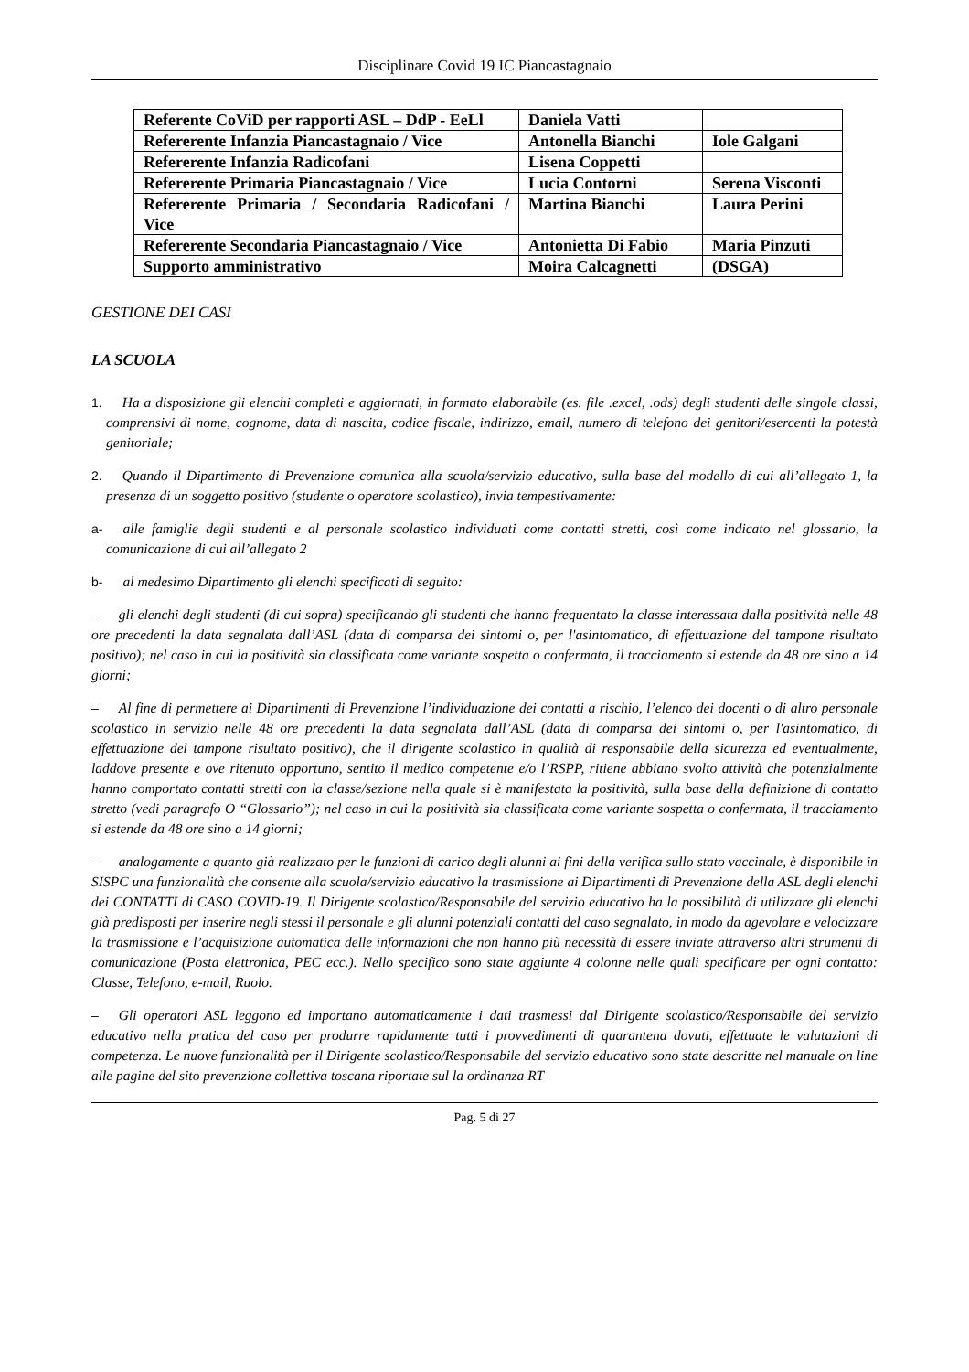Disciplinare Covid 19 IC Piancastagnaio
| Referente CoViD per rapporti ASL – DdP - EeLl | Daniela Vatti | |
| Refererente Infanzia Piancastagnaio / Vice | Antonella Bianchi | Iole Galgani |
| Refererente Infanzia Radicofani | Lisena Coppetti | |
| Refererente Primaria Piancastagnaio / Vice | Lucia Contorni | Serena Visconti |
| Refererente Primaria / Secondaria Radicofani / Vice | Martina Bianchi | Laura Perini |
| Refererente Secondaria Piancastagnaio / Vice | Antonietta Di Fabio | Maria Pinzuti |
| Supporto amministrativo | Moira Calcagnetti | (DSGA) |
GESTIONE DEI CASI
LA SCUOLA
1. Ha a disposizione gli elenchi completi e aggiornati, in formato elaborabile (es. file .excel, .ods) degli studenti delle singole classi, comprensivi di nome, cognome, data di nascita, codice fiscale, indirizzo, email, numero di telefono dei genitori/esercenti la potestà genitoriale;
2. Quando il Dipartimento di Prevenzione comunica alla scuola/servizio educativo, sulla base del modello di cui all’allegato 1, la presenza di un soggetto positivo (studente o operatore scolastico), invia tempestivamente:
a- alle famiglie degli studenti e al personale scolastico individuati come contatti stretti, così come indicato nel glossario, la comunicazione di cui all’allegato 2
b- al medesimo Dipartimento gli elenchi specificati di seguito:
– gli elenchi degli studenti (di cui sopra) specificando gli studenti che hanno frequentato la classe interessata dalla positività nelle 48 ore precedenti la data segnalata dall’ASL (data di comparsa dei sintomi o, per l'asintomatico, di effettuazione del tampone risultato positivo); nel caso in cui la positività sia classificata come variante sospetta o confermata, il tracciamento si estende da 48 ore sino a 14 giorni;
– Al fine di permettere ai Dipartimenti di Prevenzione l’individuazione dei contatti a rischio, l’elenco dei docenti o di altro personale scolastico in servizio nelle 48 ore precedenti la data segnalata dall’ASL (data di comparsa dei sintomi o, per l'asintomatico, di effettuazione del tampone risultato positivo), che il dirigente scolastico in qualità di responsabile della sicurezza ed eventualmente, laddove presente e ove ritenuto opportuno, sentito il medico competente e/o l’RSPP, ritiene abbiano svolto attività che potenzialmente hanno comportato contatti stretti con la classe/sezione nella quale si è manifestata la positività, sulla base della definizione di contatto stretto (vedi paragrafo O “Glossario”); nel caso in cui la positività sia classificata come variante sospetta o confermata, il tracciamento si estende da 48 ore sino a 14 giorni;
– analogamente a quanto già realizzato per le funzioni di carico degli alunni ai fini della verifica sullo stato vaccinale, è disponibile in SISPC una funzionalità che consente alla scuola/servizio educativo la trasmissione ai Dipartimenti di Prevenzione della ASL degli elenchi dei CONTATTI di CASO COVID-19. Il Dirigente scolastico/Responsabile del servizio educativo ha la possibilità di utilizzare gli elenchi già predisposti per inserire negli stessi il personale e gli alunni potenziali contatti del caso segnalato, in modo da agevolare e velocizzare la trasmissione e l’acquisizione automatica delle informazioni che non hanno più necessità di essere inviate attraverso altri strumenti di comunicazione (Posta elettronica, PEC ecc.). Nello specifico sono state aggiunte 4 colonne nelle quali specificare per ogni contatto: Classe, Telefono, e-mail, Ruolo.
– Gli operatori ASL leggono ed importano automaticamente i dati trasmessi dal Dirigente scolastico/Responsabile del servizio educativo nella pratica del caso per produrre rapidamente tutti i provvedimenti di quarantena dovuti, effettuate le valutazioni di competenza. Le nuove funzionalità per il Dirigente scolastico/Responsabile del servizio educativo sono state descritte nel manuale on line alle pagine del sito prevenzione collettiva toscana riportate sul la ordinanza RT
Pag. 5 di 27